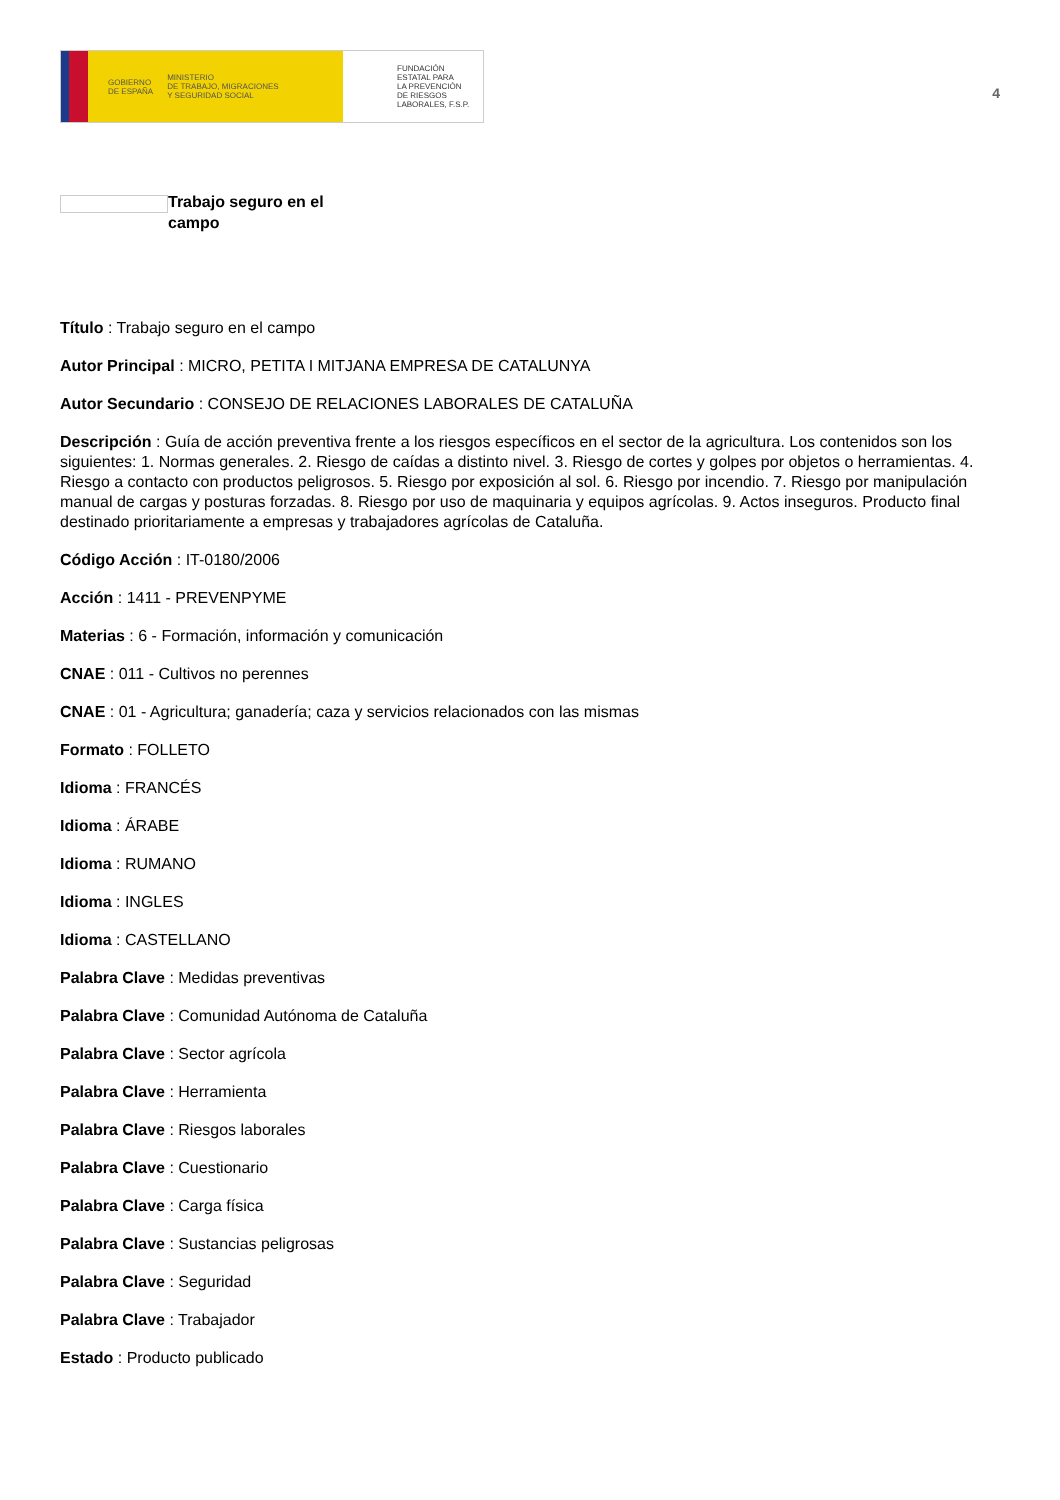GOBIERNO
DE ESPAÑA MINISTERIO
DE TRABAJO, MIGRACIONES
Y SEGURIDAD SOCIAL
FUNDACIÓN
ESTATAL PARA
LA PREVENCIÓN
DE RIESGOS
LABORALES, F.S.P.
4
Trabajo seguro en el campo
Título : Trabajo seguro en el campo
Autor Principal : MICRO, PETITA I MITJANA EMPRESA DE CATALUNYA
Autor Secundario : CONSEJO DE RELACIONES LABORALES DE CATALUÑA
Descripción : Guía de acción preventiva frente a los riesgos específicos en el sector de la agricultura. Los contenidos son los siguientes: 1. Normas generales. 2. Riesgo de caídas a distinto nivel. 3. Riesgo de cortes y golpes por objetos o herramientas. 4. Riesgo a contacto con productos peligrosos. 5. Riesgo por exposición al sol. 6. Riesgo por incendio. 7. Riesgo por manipulación manual de cargas y posturas forzadas. 8. Riesgo por uso de maquinaria y equipos agrícolas. 9. Actos inseguros. Producto final destinado prioritariamente a empresas y trabajadores agrícolas de Cataluña.
Código Acción : IT-0180/2006
Acción : 1411 - PREVENPYME
Materias : 6 - Formación, información y comunicación
CNAE : 011 - Cultivos no perennes
CNAE : 01 - Agricultura; ganadería; caza y servicios relacionados con las mismas
Formato : FOLLETO
Idioma : FRANCÉS
Idioma : ÁRABE
Idioma : RUMANO
Idioma : INGLES
Idioma : CASTELLANO
Palabra Clave : Medidas preventivas
Palabra Clave : Comunidad Autónoma de Cataluña
Palabra Clave : Sector agrícola
Palabra Clave : Herramienta
Palabra Clave : Riesgos laborales
Palabra Clave : Cuestionario
Palabra Clave : Carga física
Palabra Clave : Sustancias peligrosas
Palabra Clave : Seguridad
Palabra Clave : Trabajador
Estado : Producto publicado